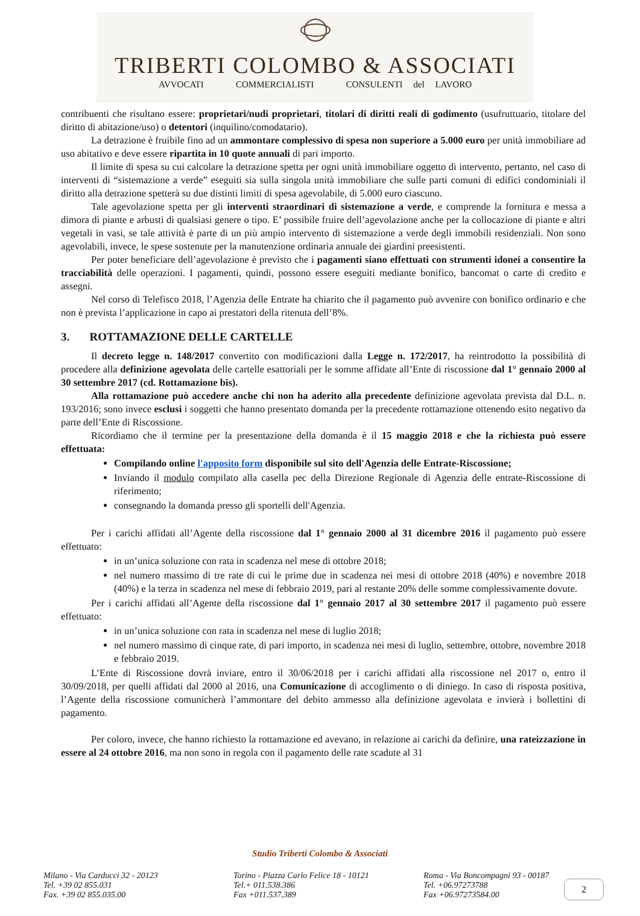TRIBERTI COLOMBO & ASSOCIATI
AVVOCATI COMMERCIALISTI CONSULENTI del LAVORO
contribuenti che risultano essere: proprietari/nudi proprietari, titolari di diritti reali di godimento (usufruttuario, titolare del diritto di abitazione/uso) o detentori (inquilino/comodatario).
La detrazione è fruibile fino ad un ammontare complessivo di spesa non superiore a 5.000 euro per unità immobiliare ad uso abitativo e deve essere ripartita in 10 quote annuali di pari importo.
Il limite di spesa su cui calcolare la detrazione spetta per ogni unità immobiliare oggetto di intervento, pertanto, nel caso di interventi di “sistemazione a verde” eseguiti sia sulla singola unità immobiliare che sulle parti comuni di edifici condominiali il diritto alla detrazione spetterà su due distinti limiti di spesa agevolabile, di 5.000 euro ciascuno.
Tale agevolazione spetta per gli interventi straordinari di sistemazione a verde, e comprende la fornitura e messa a dimora di piante e arbusti di qualsiasi genere o tipo. E’ possibile fruire dell’agevolazione anche per la collocazione di piante e altri vegetali in vasi, se tale attività è parte di un più ampio intervento di sistemazione a verde degli immobili residenziali. Non sono agevolabili, invece, le spese sostenute per la manutenzione ordinaria annuale dei giardini preesistenti.
Per poter beneficiare dell’agevolazione è previsto che i pagamenti siano effettuati con strumenti idonei a consentire la tracciabilità delle operazioni. I pagamenti, quindi, possono essere eseguiti mediante bonifico, bancomat o carte di credito e assegni.
Nel corso di Telefisco 2018, l’Agenzia delle Entrate ha chiarito che il pagamento può avvenire con bonifico ordinario e che non è prevista l’applicazione in capo ai prestatori della ritenuta dell’8%.
3. ROTTAMAZIONE DELLE CARTELLE
Il decreto legge n. 148/2017 convertito con modificazioni dalla Legge n. 172/2017, ha reintrodotto la possibilità di procedere alla definizione agevolata delle cartelle esattoriali per le somme affidate all’Ente di riscossione dal 1° gennaio 2000 al 30 settembre 2017 (cd. Rottamazione bis).
Alla rottamazione può accedere anche chi non ha aderito alla precedente definizione agevolata prevista dal D.L. n. 193/2016; sono invece esclusi i soggetti che hanno presentato domanda per la precedente rottamazione ottenendo esito negativo da parte dell’Ente di Riscossione.
Ricordiamo che il termine per la presentazione della domanda è il 15 maggio 2018 e che la richiesta può essere effettuata:
Compilando online l'apposito form disponibile sul sito dell'Agenzia delle Entrate-Riscossione;
Inviando il modulo compilato alla casella pec della Direzione Regionale di Agenzia delle entrate-Riscossione di riferimento;
consegnando la domanda presso gli sportelli dell'Agenzia.
Per i carichi affidati all’Agente della riscossione dal 1° gennaio 2000 al 31 dicembre 2016 il pagamento può essere effettuato:
in un’unica soluzione con rata in scadenza nel mese di ottobre 2018;
nel numero massimo di tre rate di cui le prime due in scadenza nei mesi di ottobre 2018 (40%) e novembre 2018 (40%) e la terza in scadenza nel mese di febbraio 2019, pari al restante 20% delle somme complessivamente dovute.
Per i carichi affidati all’Agente della riscossione dal 1° gennaio 2017 al 30 settembre 2017 il pagamento può essere effettuato:
in un’unica soluzione con rata in scadenza nel mese di luglio 2018;
nel numero massimo di cinque rate, di pari importo, in scadenza nei mesi di luglio, settembre, ottobre, novembre 2018 e febbraio 2019.
L’Ente di Riscossione dovrà inviare, entro il 30/06/2018 per i carichi affidati alla riscossione nel 2017 o, entro il 30/09/2018, per quelli affidati dal 2000 al 2016, una Comunicazione di accoglimento o di diniego. In caso di risposta positiva, l’Agente della riscossione comunicherà l’ammontare del debito ammesso alla definizione agevolata e invierà i bollettini di pagamento.
Per coloro, invece, che hanno richiesto la rottamazione ed avevano, in relazione ai carichi da definire, una rateizzazione in essere al 24 ottobre 2016, ma non sono in regola con il pagamento delle rate scadute al 31
Studio Triberti Colombo & Associati
Milano - Via Carducci 32 - 20123
Tel. +39 02 855.031
Fax. +39 02 855.035.00
Torino - Piazza Carlo Felice 18 - 10121
Tel.+ 011.538.386
Fax +011.537.389
Roma - Via Boncompagni 93 - 00187
Tel. +06.97273788
Fax +06.97273584.00
2